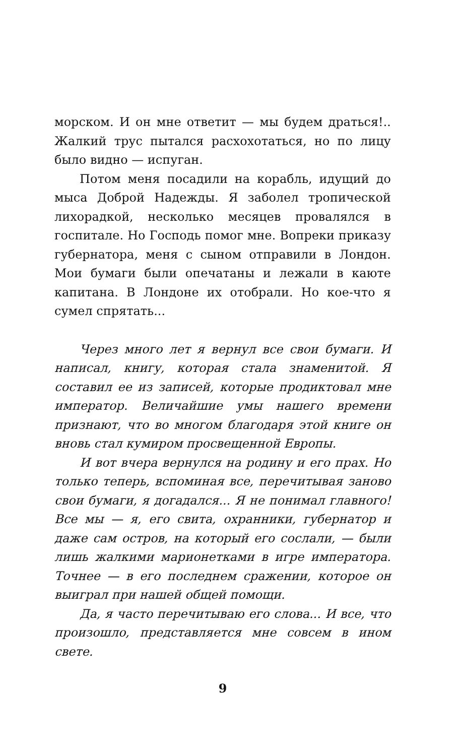морском. И он мне ответит — мы будем драться!.. Жалкий трус пытался расхохотаться, но по лицу было видно — испуган.
Потом меня посадили на корабль, идущий до мыса Доброй Надежды. Я заболел тропической лихорадкой, несколько месяцев провалялся в госпитале. Но Господь помог мне. Вопреки приказу губернатора, меня с сыном отправили в Лондон. Мои бумаги были опечатаны и лежали в каюте капитана. В Лондоне их отобрали. Но кое-что я сумел спрятать...
Через много лет я вернул все свои бумаги. И написал, книгу, которая стала знаменитой. Я составил ее из записей, которые продиктовал мне император. Величайшие умы нашего времени признают, что во многом благодаря этой книге он вновь стал кумиром просвещенной Европы.
И вот вчера вернулся на родину и его прах. Но только теперь, вспоминая все, перечитывая заново свои бумаги, я догадался... Я не понимал главного! Все мы — я, его свита, охранники, губернатор и даже сам остров, на который его сослали, — были лишь жалкими марионетками в игре императора. Точнее — в его последнем сражении, которое он выиграл при нашей общей помощи.
Да, я часто перечитываю его слова... И все, что произошло, представляется мне совсем в ином свете.
9